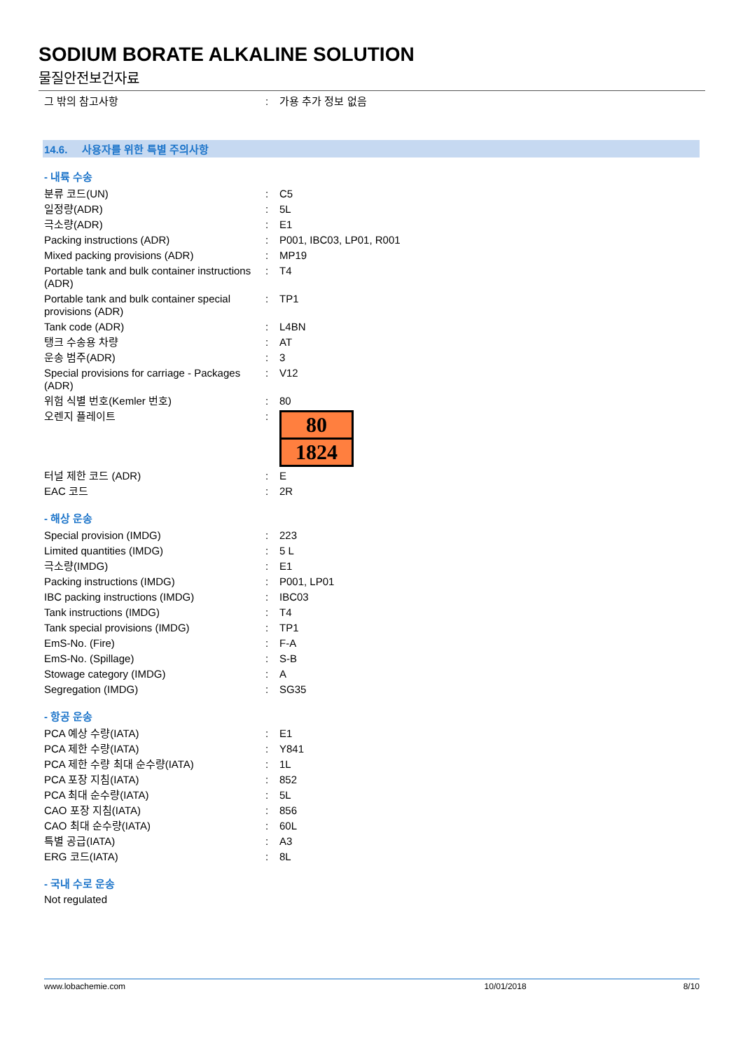SODIUM BORATE ALKALINE SOLUTION
물질안전보건자료
| 그 밖의 참고사항 | : | 가용 추가 정보 없음 |
14.6. 사용자를 위한 특별 주의사항
- 내륙 수송
| 분류 코드(UN) | : | C5 |
| 일정량(ADR) | : | 5L |
| 극소량(ADR) | : | E1 |
| Packing instructions (ADR) | : | P001, IBC03, LP01, R001 |
| Mixed packing provisions (ADR) | : | MP19 |
| Portable tank and bulk container instructions (ADR) | : | T4 |
| Portable tank and bulk container special provisions (ADR) | : | TP1 |
| Tank code (ADR) | : | L4BN |
| 탱크 수송용 차량 | : | AT |
| 운송 범주(ADR) | : | 3 |
| Special provisions for carriage - Packages (ADR) | : | V12 |
| 위험 식별 번호(Kemler 번호) | : | 80 |
| 오렌지 플레이트 | : | 80 1824 |
| 터널 제한 코드 (ADR) | : | E |
| EAC 코드 | : | 2R |
- 해상 운송
| Special provision (IMDG) | : | 223 |
| Limited quantities (IMDG) | : | 5 L |
| 극소량(IMDG) | : | E1 |
| Packing instructions (IMDG) | : | P001, LP01 |
| IBC packing instructions (IMDG) | : | IBC03 |
| Tank instructions (IMDG) | : | T4 |
| Tank special provisions (IMDG) | : | TP1 |
| EmS-No. (Fire) | : | F-A |
| EmS-No. (Spillage) | : | S-B |
| Stowage category (IMDG) | : | A |
| Segregation (IMDG) | : | SG35 |
- 항공 운송
| PCA 예상 수량(IATA) | : | E1 |
| PCA 제한 수량(IATA) | : | Y841 |
| PCA 제한 수량 최대 순수량(IATA) | : | 1L |
| PCA 포장 지침(IATA) | : | 852 |
| PCA 최대 순수량(IATA) | : | 5L |
| CAO 포장 지침(IATA) | : | 856 |
| CAO 최대 순수량(IATA) | : | 60L |
| 특별 공급(IATA) | : | A3 |
| ERG 코드(IATA) | : | 8L |
- 국내 수로 운송
Not regulated
www.lobachemie.com 10/01/2018 8/10